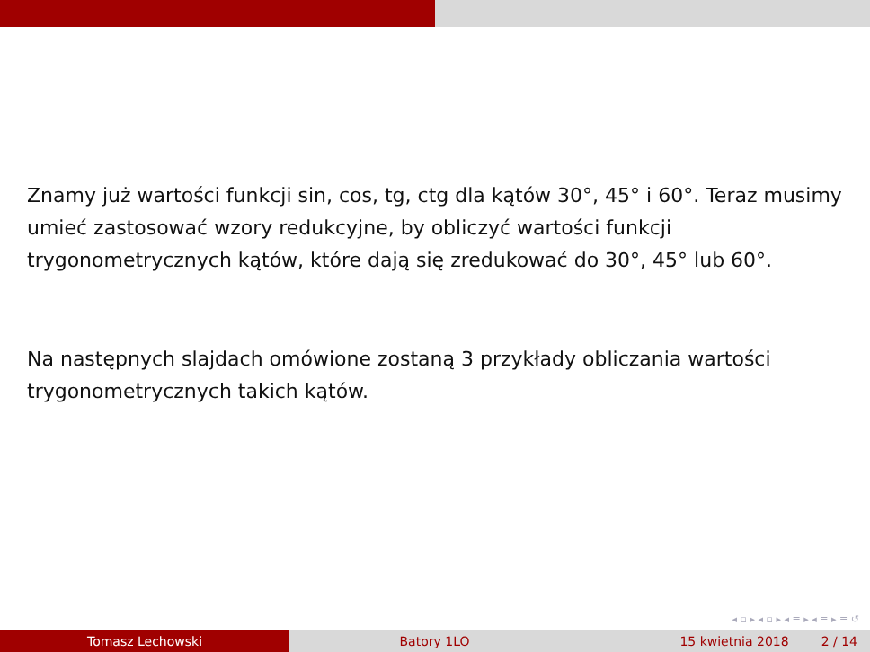Znamy już wartości funkcji sin, cos, tg, ctg dla kątów 30°, 45° i 60°. Teraz musimy umieć zastosować wzory redukcyjne, by obliczyć wartości funkcji trygonometrycznych kątów, które dają się zredukować do 30°, 45° lub 60°.
Na następnych slajdach omówione zostaną 3 przykłady obliczania wartości trygonometrycznych takich kątów.
◂ ▫ ▸ ◂ ▫ ▸ ◂ ≡ ▸ ◂ ≡ ▸ ≡ ↺
Tomasz Lechowski Batory 1LO 15 kwietnia 2018 2 / 14